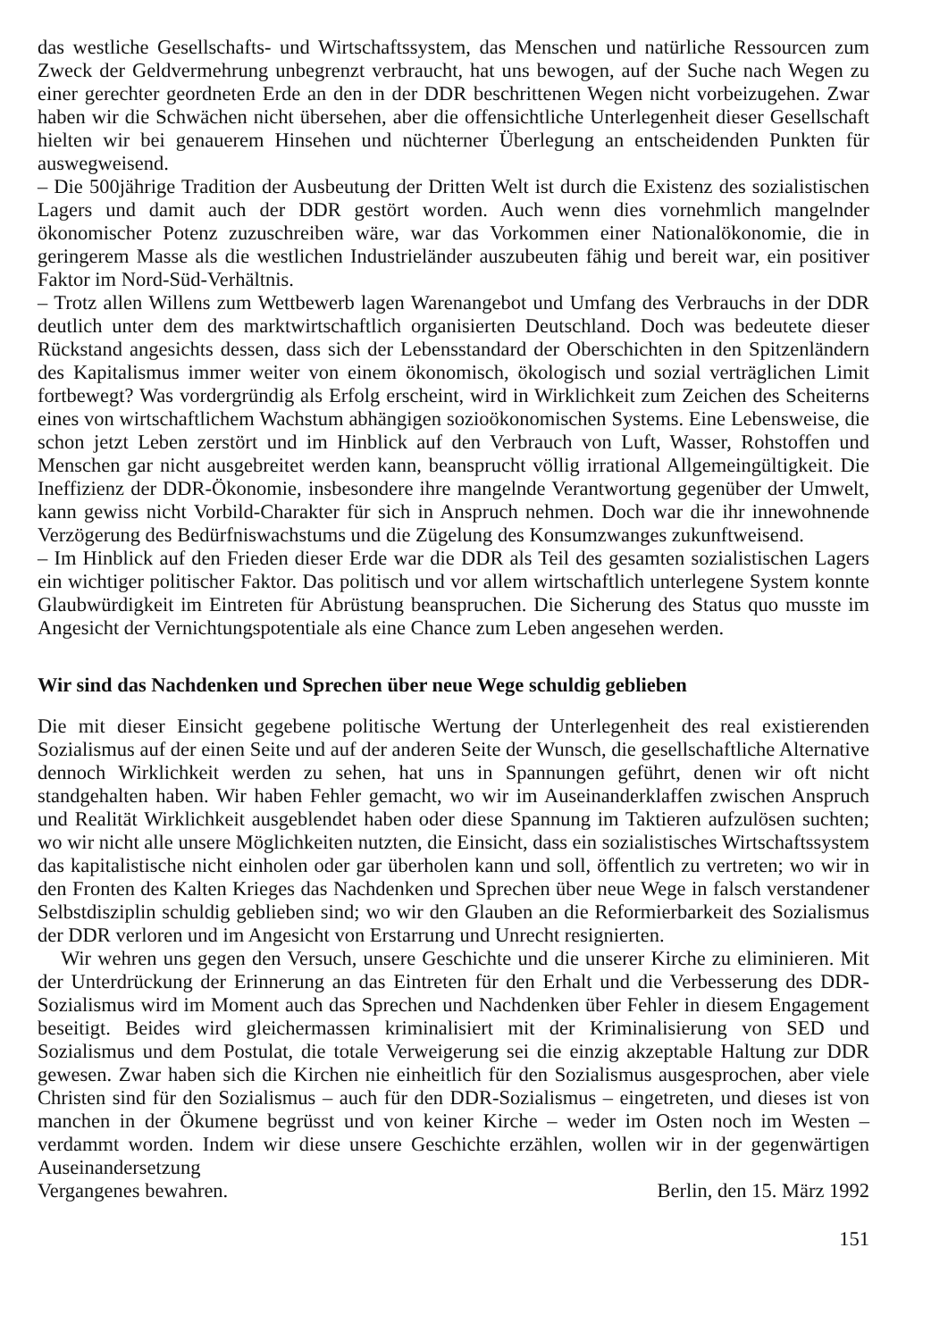das westliche Gesellschafts- und Wirtschaftssystem, das Menschen und natürliche Ressourcen zum Zweck der Geldvermehrung unbegrenzt verbraucht, hat uns bewogen, auf der Suche nach Wegen zu einer gerechter geordneten Erde an den in der DDR beschrittenen Wegen nicht vorbeizugehen. Zwar haben wir die Schwächen nicht übersehen, aber die offensichtliche Unterlegenheit dieser Gesellschaft hielten wir bei genauerem Hinsehen und nüchterner Überlegung an entscheidenden Punkten für ausweg­weisend.
– Die 500jährige Tradition der Ausbeutung der Dritten Welt ist durch die Existenz des sozialistischen Lagers und damit auch der DDR gestört worden. Auch wenn dies vornehmlich mangelnder ökonomischer Potenz zuzuschreiben wäre, war das Vorkommen einer National­ökonomie, die in geringerem Masse als die westlichen Industrieländer auszubeuten fähig und bereit war, ein positiver Faktor im Nord-Süd-Verhältnis.
– Trotz allen Willens zum Wettbewerb lagen Warenangebot und Umfang des Verbrauchs in der DDR deutlich unter dem des marktwirtschaftlich organisierten Deutschland. Doch was bedeutete dieser Rückstand angesichts dessen, dass sich der Lebensstandard der Oberschich­ten in den Spitzenländern des Kapitalismus immer weiter von einem ökonomisch, ökologisch und sozial verträglichen Limit fortbewegt? Was vordergründig als Erfolg erscheint, wird in Wirklichkeit zum Zeichen des Scheiterns eines von wirtschaftlichem Wachstum abhängigen sozioökonomischen Systems. Eine Lebensweise, die schon jetzt Leben zerstört und im Hinblick auf den Verbrauch von Luft, Wasser, Rohstoffen und Menschen gar nicht ausgebrei­tet werden kann, beansprucht völlig irrational Allgemeingültigkeit. Die Ineffizienz der DDR-Ökonomie, insbesondere ihre mangelnde Verantwortung gegenüber der Umwelt, kann gewiss nicht Vorbild-Charakter für sich in Anspruch nehmen. Doch war die ihr innewohnende Verzögerung des Bedürfniswachstums und die Zügelung des Konsumzwanges zukunft­weisend.
– Im Hinblick auf den Frieden dieser Erde war die DDR als Teil des gesamten sozialistischen Lagers ein wichtiger politischer Faktor. Das politisch und vor allem wirtschaftlich unterlege­ne System konnte Glaubwürdigkeit im Eintreten für Abrüstung beanspruchen. Die Sicherung des Status quo musste im Angesicht der Vernichtungspotentiale als eine Chance zum Leben angesehen werden.
Wir sind das Nachdenken und Sprechen über neue Wege schuldig geblieben
Die mit dieser Einsicht gegebene politische Wertung der Unterlegenheit des real existierenden Sozialismus auf der einen Seite und auf der anderen Seite der Wunsch, die gesellschaftliche Alternative dennoch Wirklichkeit werden zu sehen, hat uns in Spannungen geführt, denen wir oft nicht standgehalten haben. Wir haben Fehler gemacht, wo wir im Auseinanderklaffen zwischen Anspruch und Realität Wirklichkeit ausgeblendet haben oder diese Spannung im Taktieren aufzulösen suchten; wo wir nicht alle unsere Möglichkeiten nutzten, die Einsicht, dass ein sozialistisches Wirtschaftssystem das kapitalistische nicht einholen oder gar überho­len kann und soll, öffentlich zu vertreten; wo wir in den Fronten des Kalten Krieges das Nachdenken und Sprechen über neue Wege in falsch verstandener Selbstdisziplin schuldig geblieben sind; wo wir den Glauben an die Reformierbarkeit des Sozialismus der DDR verloren und im Angesicht von Erstarrung und Unrecht resignierten.
Wir wehren uns gegen den Versuch, unsere Geschichte und die unserer Kirche zu eliminieren. Mit der Unterdrückung der Erinnerung an das Eintreten für den Erhalt und die Verbesserung des DDR-Sozialismus wird im Moment auch das Sprechen und Nachdenken über Fehler in diesem Engagement beseitigt. Beides wird gleichermassen kriminalisiert mit der Kriminalisierung von SED und Sozialismus und dem Postulat, die totale Verweigerung sei die einzig akzeptable Haltung zur DDR gewesen. Zwar haben sich die Kirchen nie einheitlich für den Sozialismus ausgesprochen, aber viele Christen sind für den Sozialismus – auch für den DDR-Sozialismus – eingetreten, und dieses ist von manchen in der Ökumene begrüsst und von keiner Kirche – weder im Osten noch im Westen – verdammt worden. Indem wir diese unsere Geschichte erzählen, wollen wir in der gegenwärtigen Auseinandersetzung
Vergangenes bewahren. Berlin, den 15. März 1992
151